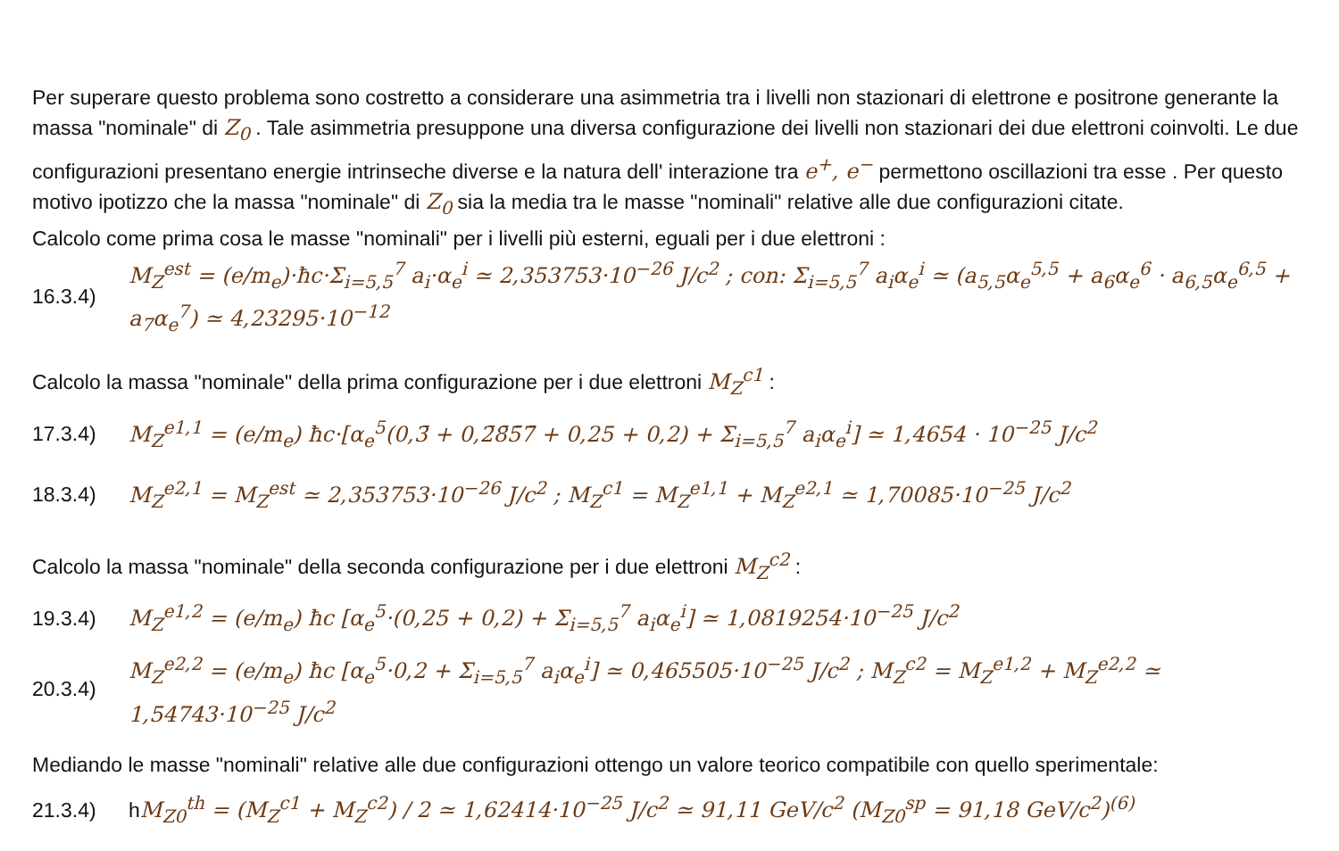Per superare questo problema sono costretto a considerare una asimmetria tra i livelli non stazionari di elettrone e positrone generante la massa "nominale" di Z<sub>0</sub> . Tale asimmetria presuppone una diversa configurazione dei livelli non stazionari dei due elettroni coinvolti. Le due configurazioni presentano energie intrinseche diverse e la natura dell' interazione tra e<sup>+</sup>, e<sup>−</sup> permettono oscillazioni tra esse . Per questo motivo ipotizzo che la massa "nominale" di Z<sub>0</sub> sia la media tra le masse "nominali" relative alle due configurazioni citate.
Calcolo come prima cosa le masse "nominali" per i livelli più esterni, eguali per i due elettroni :
16.3.4) M<sub>Z</sub><sup>est</sup> = (e/m<sub>e</sub>)·ħc·Σ<sub>i=5,5</sub><sup>7</sup> a<sub>i</sub>·α<sub>e</sub><sup>i</sup> ≃ 2,353753·10<sup>−26</sup> J/c<sup>2</sup> ; con: Σ<sub>i=5,5</sub><sup>7</sup> a<sub>i</sub>α<sub>e</sub><sup>i</sup> ≃ (a<sub>5,5</sub>α<sub>e</sub><sup>5,5</sup> + a<sub>6</sub>α<sub>e</sub><sup>6</sup> · a<sub>6,5</sub>α<sub>e</sub><sup>6,5</sup> + a<sub>7</sub>α<sub>e</sub><sup>7</sup>) ≃ 4,23295·10<sup>−12</sup>
Calcolo la massa "nominale" della prima configurazione per i due elettroni M<sub>Z</sub><sup>c1</sup> :
17.3.4) M<sub>Z</sub><sup>e1,1</sup> = (e/m<sub>e</sub>) ħc·[α<sub>e</sub><sup>5</sup>(0,3̄ + 0,2̄8̄5̄7̄ + 0,25 + 0,2) + Σ<sub>i=5,5</sub><sup>7</sup> a<sub>i</sub>α<sub>e</sub><sup>i</sup>] ≃ 1,4654 · 10<sup>−25</sup> J/c<sup>2</sup>
18.3.4) M<sub>Z</sub><sup>e2,1</sup> = M<sub>Z</sub><sup>est</sup> ≃ 2,353753·10<sup>−26</sup> J/c<sup>2</sup> ; M<sub>Z</sub><sup>c1</sup> = M<sub>Z</sub><sup>e1,1</sup> + M<sub>Z</sub><sup>e2,1</sup> ≃ 1,70085·10<sup>−25</sup> J/c<sup>2</sup>
Calcolo la massa "nominale" della seconda configurazione per i due elettroni M<sub>Z</sub><sup>c2</sup> :
19.3.4) M<sub>Z</sub><sup>e1,2</sup> = (e/m<sub>e</sub>) ħc [α<sub>e</sub><sup>5</sup>·(0,25 + 0,2) + Σ<sub>i=5,5</sub><sup>7</sup> a<sub>i</sub>α<sub>e</sub><sup>i</sup>] ≃ 1,0819254·10<sup>−25</sup> J/c<sup>2</sup>
20.3.4) M<sub>Z</sub><sup>e2,2</sup> = (e/m<sub>e</sub>) ħc [α<sub>e</sub><sup>5</sup>·0,2 + Σ<sub>i=5,5</sub><sup>7</sup> a<sub>i</sub>α<sub>e</sub><sup>i</sup>] ≃ 0,465505·10<sup>−25</sup> J/c<sup>2</sup> ; M<sub>Z</sub><sup>c2</sup> = M<sub>Z</sub><sup>e1,2</sup> + M<sub>Z</sub><sup>e2,2</sup> ≃ 1,54743·10<sup>−25</sup> J/c<sup>2</sup>
Mediando le masse "nominali" relative alle due configurazioni ottengo un valore teorico compatibile con quello sperimentale:
21.3.4) h M<sub>Z0</sub><sup>th</sup> = (M<sub>Z</sub><sup>c1</sup> + M<sub>Z</sub><sup>c2</sup>) / 2 ≃ 1,62414·10<sup>−25</sup> J/c<sup>2</sup> ≃ 91,11 GeV/c<sup>2</sup> (M<sub>Z0</sub><sup>sp</sup> = 91,18 GeV/c<sup>2</sup>)<sup>(6)</sup>